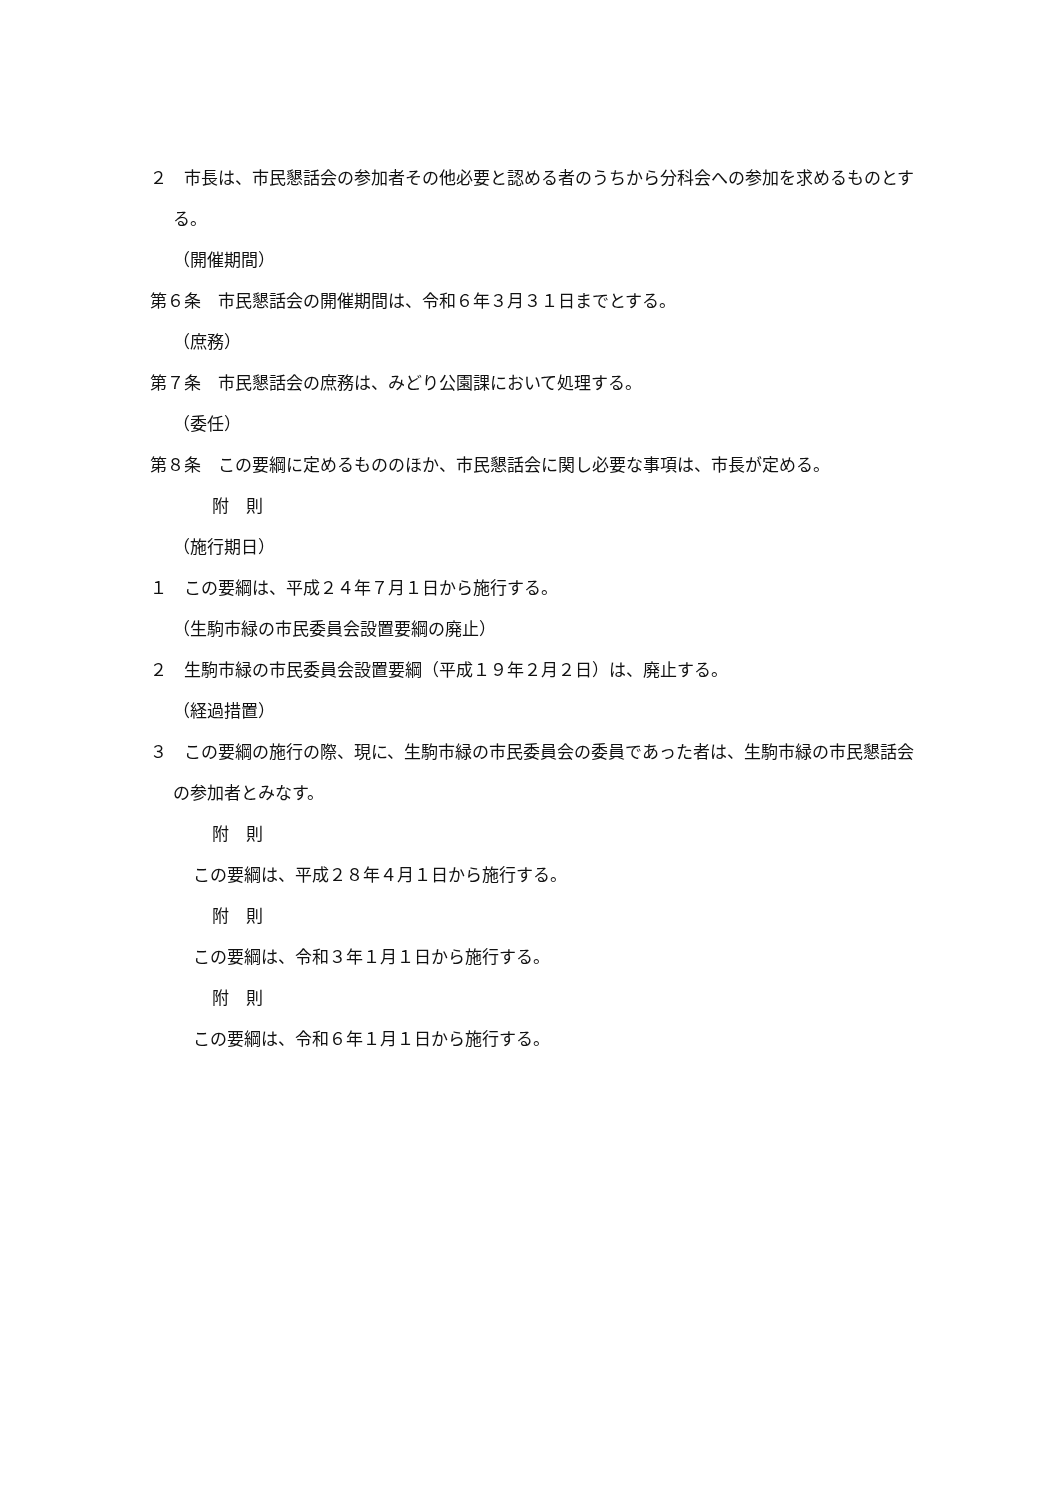２　市長は、市民懇話会の参加者その他必要と認める者のうちから分科会への参加を求めるものとする。
（開催期間）
第６条　市民懇話会の開催期間は、令和６年３月３１日までとする。
（庶務）
第７条　市民懇話会の庶務は、みどり公園課において処理する。
（委任）
第８条　この要綱に定めるもののほか、市民懇話会に関し必要な事項は、市長が定める。
附　則
（施行期日）
１　この要綱は、平成２４年７月１日から施行する。
（生駒市緑の市民委員会設置要綱の廃止）
２　生駒市緑の市民委員会設置要綱（平成１９年２月２日）は、廃止する。
（経過措置）
３　この要綱の施行の際、現に、生駒市緑の市民委員会の委員であった者は、生駒市緑の市民懇話会の参加者とみなす。
附　則
この要綱は、平成２８年４月１日から施行する。
附　則
この要綱は、令和３年１月１日から施行する。
附　則
この要綱は、令和６年１月１日から施行する。